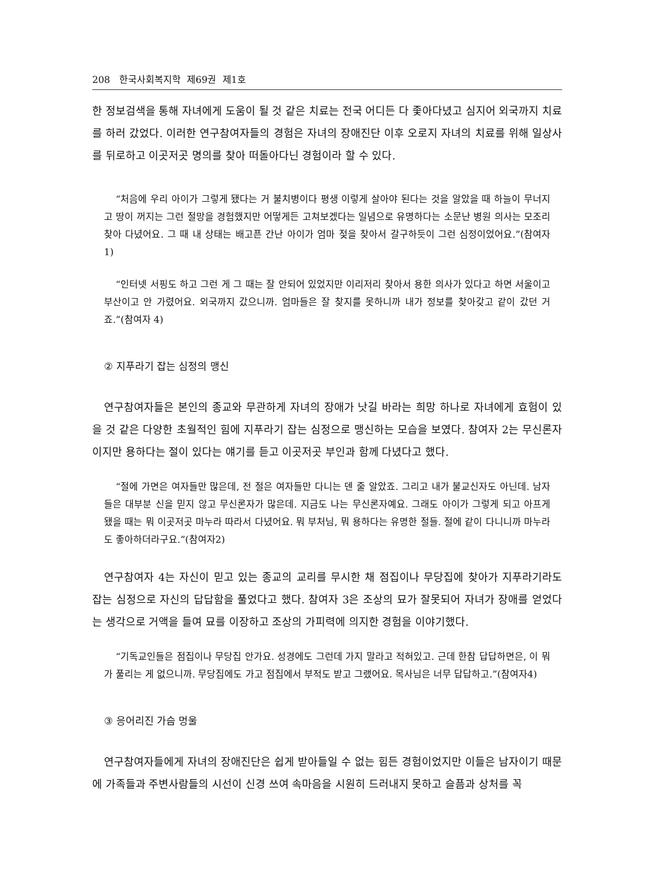208 한국사회복지학 제69권 제1호
한 정보검색을 통해 자녀에게 도움이 될 것 같은 치료는 전국 어디든 다 좇아다녔고 심지어 외국까지 치료를 하러 갔었다. 이러한 연구참여자들의 경험은 자녀의 장애진단 이후 오로지 자녀의 치료를 위해 일상사를 뒤로하고 이곳저곳 명의를 찾아 떠돌아다닌 경험이라 할 수 있다.
“처음에 우리 아이가 그렇게 됐다는 거 불치병이다 평생 이렇게 살아야 된다는 것을 알았을 때 하늘이 무너지고 땅이 꺼지는 그런 절망을 경험했지만 어떻게든 고쳐보겠다는 일념으로 유명하다는 소문난 병원 의사는 모조리 찾아 다녔어요. 그 때 내 상태는 배고픈 간난 아이가 엄마 젖을 찾아서 갈구하듯이 그런 심정이었어요.”(참여자 1)
“인터넷 서핑도 하고 그런 게 그 때는 잘 안되어 있었지만 이리저리 찾아서 용한 의사가 있다고 하면 서울이고 부산이고 안 가렸어요. 외국까지 갔으니까. 엄마들은 잘 찾지를 못하니까 내가 정보를 찾아갖고 같이 갔던 거죠.”(참여자 4)
② 지푸라기 잡는 심정의 맹신
연구참여자들은 본인의 종교와 무관하게 자녀의 장애가 낫길 바라는 희망 하나로 자녀에게 효험이 있을 것 같은 다양한 초월적인 힘에 지푸라기 잡는 심정으로 맹신하는 모습을 보였다. 참여자 2는 무신론자이지만 용하다는 절이 있다는 얘기를 듣고 이곳저곳 부인과 함께 다녔다고 했다.
“절에 가면은 여자들만 많은데, 전 절은 여자들만 다니는 덴 줄 알았죠. 그리고 내가 불교신자도 아닌데. 남자들은 대부분 신을 믿지 않고 무신론자가 많은데. 지금도 나는 무신론자예요. 그래도 아이가 그렇게 되고 아프게 됐을 때는 뭐 이곳저곳 마누라 따라서 다녔어요. 뭐 부처님, 뭐 용하다는 유명한 절들. 절에 같이 다니니까 마누라도 좋아하더라구요.”(참여자2)
연구참여자 4는 자신이 믿고 있는 종교의 교리를 무시한 채 점집이나 무당집에 찾아가 지푸라기라도 잡는 심정으로 자신의 답답함을 풀었다고 했다. 참여자 3은 조상의 묘가 잘못되어 자녀가 장애를 얻었다는 생각으로 거액을 들여 묘를 이장하고 조상의 가피력에 의지한 경험을 이야기했다.
“기독교인들은 점집이나 무당집 안가요. 성경에도 그런데 가지 말라고 적혀있고. 근데 한참 답답하면은, 이 뭐가 풀리는 게 없으니까. 무당집에도 가고 점집에서 부적도 받고 그랬어요. 목사님은 너무 답답하고.”(참여자4)
③ 응어리진 가슴 멍울
연구참여자들에게 자녀의 장애진단은 쉽게 받아들일 수 없는 힘든 경험이었지만 이들은 남자이기 때문에 가족들과 주변사람들의 시선이 신경 쓰여 속마음을 시원히 드러내지 못하고 슬픔과 상처를 꼭